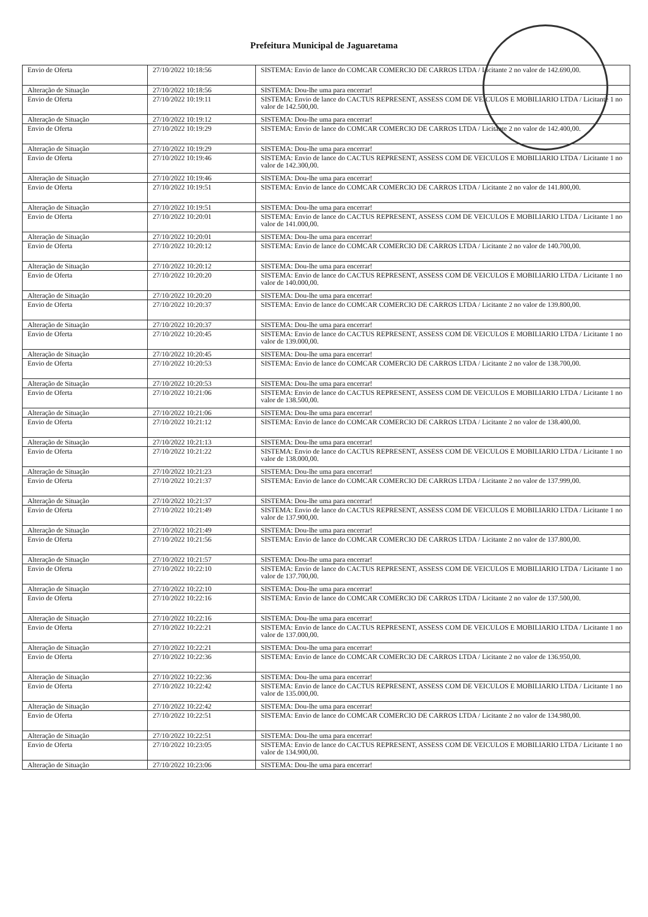Prefeitura Municipal de Jaguaretama
| Envio de Oferta | 27/10/2022 10:18:56 | SISTEMA: Envio de lance do COMCAR COMERCIO DE CARROS LTDA / Licitante 2 no valor de 142.690,00. |
| Alteração de Situação | 27/10/2022 10:18:56 | SISTEMA: Dou-lhe uma para encerrar! |
| Envio de Oferta | 27/10/2022 10:19:11 | SISTEMA: Envio de lance do CACTUS REPRESENT, ASSESS COM DE VEICULOS E MOBILIARIO LTDA / Licitante 1 no valor de 142.500,00. |
| Alteração de Situação | 27/10/2022 10:19:12 | SISTEMA: Dou-lhe uma para encerrar! |
| Envio de Oferta | 27/10/2022 10:19:29 | SISTEMA: Envio de lance do COMCAR COMERCIO DE CARROS LTDA / Licitante 2 no valor de 142.400,00. |
| Alteração de Situação | 27/10/2022 10:19:29 | SISTEMA: Dou-lhe uma para encerrar! |
| Envio de Oferta | 27/10/2022 10:19:46 | SISTEMA: Envio de lance do CACTUS REPRESENT, ASSESS COM DE VEICULOS E MOBILIARIO LTDA / Licitante 1 no valor de 142.300,00. |
| Alteração de Situação | 27/10/2022 10:19:46 | SISTEMA: Dou-lhe uma para encerrar! |
| Envio de Oferta | 27/10/2022 10:19:51 | SISTEMA: Envio de lance do COMCAR COMERCIO DE CARROS LTDA / Licitante 2 no valor de 141.800,00. |
| Alteração de Situação | 27/10/2022 10:19:51 | SISTEMA: Dou-lhe uma para encerrar! |
| Envio de Oferta | 27/10/2022 10:20:01 | SISTEMA: Envio de lance do CACTUS REPRESENT, ASSESS COM DE VEICULOS E MOBILIARIO LTDA / Licitante 1 no valor de 141.000,00. |
| Alteração de Situação | 27/10/2022 10:20:01 | SISTEMA: Dou-lhe uma para encerrar! |
| Envio de Oferta | 27/10/2022 10:20:12 | SISTEMA: Envio de lance do COMCAR COMERCIO DE CARROS LTDA / Licitante 2 no valor de 140.700,00. |
| Alteração de Situação | 27/10/2022 10:20:12 | SISTEMA: Dou-lhe uma para encerrar! |
| Envio de Oferta | 27/10/2022 10:20:20 | SISTEMA: Envio de lance do CACTUS REPRESENT, ASSESS COM DE VEICULOS E MOBILIARIO LTDA / Licitante 1 no valor de 140.000,00. |
| Alteração de Situação | 27/10/2022 10:20:20 | SISTEMA: Dou-lhe uma para encerrar! |
| Envio de Oferta | 27/10/2022 10:20:37 | SISTEMA: Envio de lance do COMCAR COMERCIO DE CARROS LTDA / Licitante 2 no valor de 139.800,00. |
| Alteração de Situação | 27/10/2022 10:20:37 | SISTEMA: Dou-lhe uma para encerrar! |
| Envio de Oferta | 27/10/2022 10:20:45 | SISTEMA: Envio de lance do CACTUS REPRESENT, ASSESS COM DE VEICULOS E MOBILIARIO LTDA / Licitante 1 no valor de 139.000,00. |
| Alteração de Situação | 27/10/2022 10:20:45 | SISTEMA: Dou-lhe uma para encerrar! |
| Envio de Oferta | 27/10/2022 10:20:53 | SISTEMA: Envio de lance do COMCAR COMERCIO DE CARROS LTDA / Licitante 2 no valor de 138.700,00. |
| Alteração de Situação | 27/10/2022 10:20:53 | SISTEMA: Dou-lhe uma para encerrar! |
| Envio de Oferta | 27/10/2022 10:21:06 | SISTEMA: Envio de lance do CACTUS REPRESENT, ASSESS COM DE VEICULOS E MOBILIARIO LTDA / Licitante 1 no valor de 138.500,00. |
| Alteração de Situação | 27/10/2022 10:21:06 | SISTEMA: Dou-lhe uma para encerrar! |
| Envio de Oferta | 27/10/2022 10:21:12 | SISTEMA: Envio de lance do COMCAR COMERCIO DE CARROS LTDA / Licitante 2 no valor de 138.400,00. |
| Alteração de Situação | 27/10/2022 10:21:13 | SISTEMA: Dou-lhe uma para encerrar! |
| Envio de Oferta | 27/10/2022 10:21:22 | SISTEMA: Envio de lance do CACTUS REPRESENT, ASSESS COM DE VEICULOS E MOBILIARIO LTDA / Licitante 1 no valor de 138.000,00. |
| Alteração de Situação | 27/10/2022 10:21:23 | SISTEMA: Dou-lhe uma para encerrar! |
| Envio de Oferta | 27/10/2022 10:21:37 | SISTEMA: Envio de lance do COMCAR COMERCIO DE CARROS LTDA / Licitante 2 no valor de 137.999,00. |
| Alteração de Situação | 27/10/2022 10:21:37 | SISTEMA: Dou-lhe uma para encerrar! |
| Envio de Oferta | 27/10/2022 10:21:49 | SISTEMA: Envio de lance do CACTUS REPRESENT, ASSESS COM DE VEICULOS E MOBILIARIO LTDA / Licitante 1 no valor de 137.900,00. |
| Alteração de Situação | 27/10/2022 10:21:49 | SISTEMA: Dou-lhe uma para encerrar! |
| Envio de Oferta | 27/10/2022 10:21:56 | SISTEMA: Envio de lance do COMCAR COMERCIO DE CARROS LTDA / Licitante 2 no valor de 137.800,00. |
| Alteração de Situação | 27/10/2022 10:21:57 | SISTEMA: Dou-lhe uma para encerrar! |
| Envio de Oferta | 27/10/2022 10:22:10 | SISTEMA: Envio de lance do CACTUS REPRESENT, ASSESS COM DE VEICULOS E MOBILIARIO LTDA / Licitante 1 no valor de 137.700,00. |
| Alteração de Situação | 27/10/2022 10:22:10 | SISTEMA: Dou-lhe uma para encerrar! |
| Envio de Oferta | 27/10/2022 10:22:16 | SISTEMA: Envio de lance do COMCAR COMERCIO DE CARROS LTDA / Licitante 2 no valor de 137.500,00. |
| Alteração de Situação | 27/10/2022 10:22:16 | SISTEMA: Dou-lhe uma para encerrar! |
| Envio de Oferta | 27/10/2022 10:22:21 | SISTEMA: Envio de lance do CACTUS REPRESENT, ASSESS COM DE VEICULOS E MOBILIARIO LTDA / Licitante 1 no valor de 137.000,00. |
| Alteração de Situação | 27/10/2022 10:22:21 | SISTEMA: Dou-lhe uma para encerrar! |
| Envio de Oferta | 27/10/2022 10:22:36 | SISTEMA: Envio de lance do COMCAR COMERCIO DE CARROS LTDA / Licitante 2 no valor de 136.950,00. |
| Alteração de Situação | 27/10/2022 10:22:36 | SISTEMA: Dou-lhe uma para encerrar! |
| Envio de Oferta | 27/10/2022 10:22:42 | SISTEMA: Envio de lance do CACTUS REPRESENT, ASSESS COM DE VEICULOS E MOBILIARIO LTDA / Licitante 1 no valor de 135.000,00. |
| Alteração de Situação | 27/10/2022 10:22:42 | SISTEMA: Dou-lhe uma para encerrar! |
| Envio de Oferta | 27/10/2022 10:22:51 | SISTEMA: Envio de lance do COMCAR COMERCIO DE CARROS LTDA / Licitante 2 no valor de 134.980,00. |
| Alteração de Situação | 27/10/2022 10:22:51 | SISTEMA: Dou-lhe uma para encerrar! |
| Envio de Oferta | 27/10/2022 10:23:05 | SISTEMA: Envio de lance do CACTUS REPRESENT, ASSESS COM DE VEICULOS E MOBILIARIO LTDA / Licitante 1 no valor de 134.900,00. |
| Alteração de Situação | 27/10/2022 10:23:06 | SISTEMA: Dou-lhe uma para encerrar! |